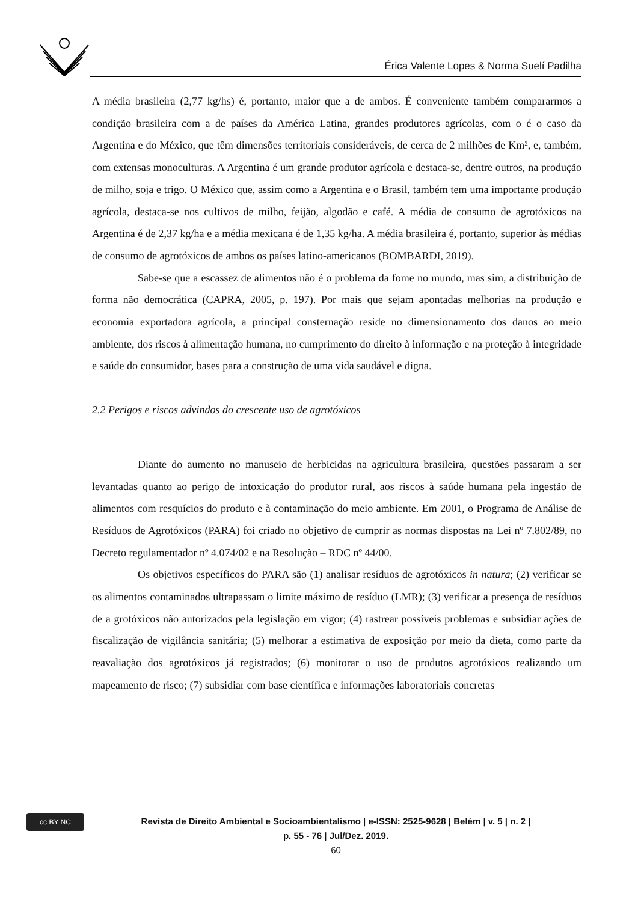Érica Valente Lopes & Norma Suelí Padilha
A média brasileira (2,77 kg/hs) é, portanto, maior que a de ambos. É conveniente também compararmos a condição brasileira com a de países da América Latina, grandes produtores agrícolas, com o é o caso da Argentina e do México, que têm dimensões territoriais consideráveis, de cerca de 2 milhões de Km², e, também, com extensas monoculturas. A Argentina é um grande produtor agrícola e destaca-se, dentre outros, na produção de milho, soja e trigo. O México que, assim como a Argentina e o Brasil, também tem uma importante produção agrícola, destaca-se nos cultivos de milho, feijão, algodão e café. A média de consumo de agrotóxicos na Argentina é de 2,37 kg/ha e a média mexicana é de 1,35 kg/ha. A média brasileira é, portanto, superior às médias de consumo de agrotóxicos de ambos os países latino-americanos (BOMBARDI, 2019).
Sabe-se que a escassez de alimentos não é o problema da fome no mundo, mas sim, a distribuição de forma não democrática (CAPRA, 2005, p. 197). Por mais que sejam apontadas melhorias na produção e economia exportadora agrícola, a principal consternação reside no dimensionamento dos danos ao meio ambiente, dos riscos à alimentação humana, no cumprimento do direito à informação e na proteção à integridade e saúde do consumidor, bases para a construção de uma vida saudável e digna.
2.2 Perigos e riscos advindos do crescente uso de agrotóxicos
Diante do aumento no manuseio de herbicidas na agricultura brasileira, questões passaram a ser levantadas quanto ao perigo de intoxicação do produtor rural, aos riscos à saúde humana pela ingestão de alimentos com resquícios do produto e à contaminação do meio ambiente. Em 2001, o Programa de Análise de Resíduos de Agrotóxicos (PARA) foi criado no objetivo de cumprir as normas dispostas na Lei nº 7.802/89, no Decreto regulamentador nº 4.074/02 e na Resolução – RDC nº 44/00.
Os objetivos específicos do PARA são (1) analisar resíduos de agrotóxicos in natura; (2) verificar se os alimentos contaminados ultrapassam o limite máximo de resíduo (LMR); (3) verificar a presença de resíduos de a grotóxicos não autorizados pela legislação em vigor; (4) rastrear possíveis problemas e subsidiar ações de fiscalização de vigilância sanitária; (5) melhorar a estimativa de exposição por meio da dieta, como parte da reavaliação dos agrotóxicos já registrados; (6) monitorar o uso de produtos agrotóxicos realizando um mapeamento de risco; (7) subsidiar com base científica e informações laboratoriais concretas
cc BY NC
Revista de Direito Ambiental e Socioambientalismo | e-ISSN: 2525-9628 | Belém | v. 5 | n. 2 |
p. 55 - 76 | Jul/Dez. 2019.
60